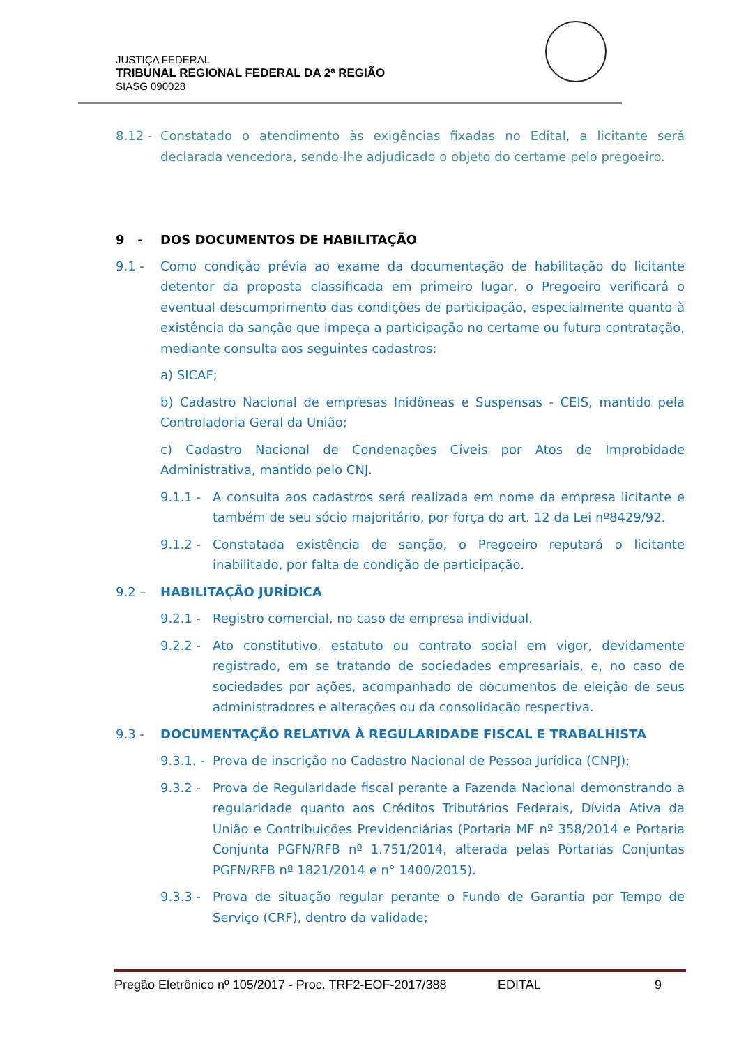JUSTIÇA FEDERAL
TRIBUNAL REGIONAL FEDERAL DA 2ª REGIÃO
SIASG 090028
8.12 - Constatado o atendimento às exigências fixadas no Edital, a licitante será declarada vencedora, sendo-lhe adjudicado o objeto do certame pelo pregoeiro.
9 - DOS DOCUMENTOS DE HABILITAÇÃO
9.1 - Como condição prévia ao exame da documentação de habilitação do licitante detentor da proposta classificada em primeiro lugar, o Pregoeiro verificará o eventual descumprimento das condições de participação, especialmente quanto à existência da sanção que impeça a participação no certame ou futura contratação, mediante consulta aos seguintes cadastros:
a) SICAF;
b) Cadastro Nacional de empresas Inidôneas e Suspensas - CEIS, mantido pela Controladoria Geral da União;
c) Cadastro Nacional de Condenações Cíveis por Atos de Improbidade Administrativa, mantido pelo CNJ.
9.1.1 - A consulta aos cadastros será realizada em nome da empresa licitante e também de seu sócio majoritário, por força do art. 12 da Lei nº8429/92.
9.1.2 - Constatada existência de sanção, o Pregoeiro reputará o licitante inabilitado, por falta de condição de participação.
9.2 – HABILITAÇÃO JURÍDICA
9.2.1 - Registro comercial, no caso de empresa individual.
9.2.2 - Ato constitutivo, estatuto ou contrato social em vigor, devidamente registrado, em se tratando de sociedades empresariais, e, no caso de sociedades por ações, acompanhado de documentos de eleição de seus administradores e alterações ou da consolidação respectiva.
9.3 - DOCUMENTAÇÃO RELATIVA À REGULARIDADE FISCAL E TRABALHISTA
9.3.1. - Prova de inscrição no Cadastro Nacional de Pessoa Jurídica (CNPJ);
9.3.2 - Prova de Regularidade fiscal perante a Fazenda Nacional demonstrando a regularidade quanto aos Créditos Tributários Federais, Dívida Ativa da União e Contribuições Previdenciárias (Portaria MF nº 358/2014 e Portaria Conjunta PGFN/RFB nº 1.751/2014, alterada pelas Portarias Conjuntas PGFN/RFB nº 1821/2014 e n° 1400/2015).
9.3.3 - Prova de situação regular perante o Fundo de Garantia por Tempo de Serviço (CRF), dentro da validade;
Pregão Eletrônico nº 105/2017 - Proc. TRF2-EOF-2017/388 EDITAL 9